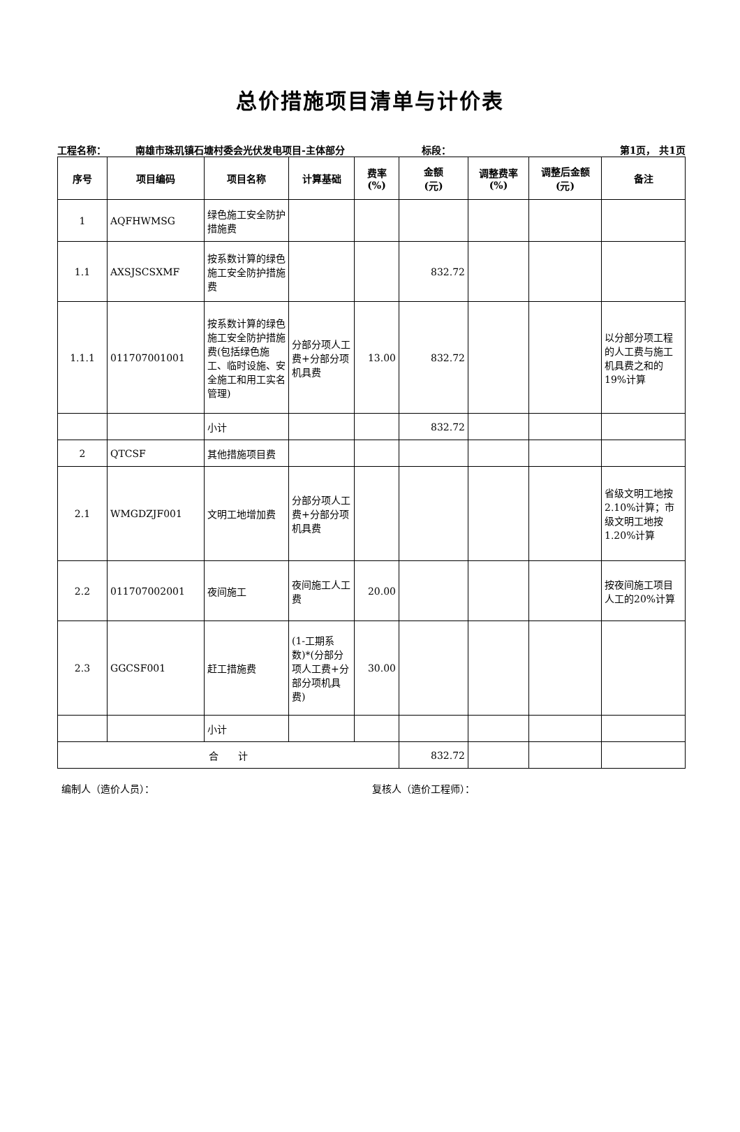总价措施项目清单与计价表
工程名称：
南雄市珠玑镇石塘村委会光伏发电项目-主体部分
标段：
第1页， 共1页
| 序号 | 项目编码 | 项目名称 | 计算基础 | 费率 (%) | 金额 (元) | 调整费率 (%) | 调整后金额 (元) | 备注 |
| --- | --- | --- | --- | --- | --- | --- | --- | --- |
| 1 | AQFHWMSG | 绿色施工安全防护措施费 | | | | | | |
| 1.1 | AXSJSCSXMF | 按系数计算的绿色施工安全防护措施费 | | | 832.72 | | | |
| 1.1.1 | 011707001001 | 按系数计算的绿色施工安全防护措施费(包括绿色施工、临时设施、安全施工和用工实名管理) | 分部分项人工费+分部分项机具费 | 13.00 | 832.72 | | | 以分部分项工程的人工费与施工机具费之和的19%计算 |
| | | 小计 | | | 832.72 | | | |
| 2 | QTCSF | 其他措施项目费 | | | | | | |
| 2.1 | WMGDZJF001 | 文明工地增加费 | 分部分项人工费+分部分项机具费 | | | | | 省级文明工地按2.10%计算；市级文明工地按1.20%计算 |
| 2.2 | 011707002001 | 夜间施工 | 夜间施工人工费 | 20.00 | | | | 按夜间施工项目人工的20%计算 |
| 2.3 | GGCSF001 | 赶工措施费 | (1-工期系数)*(分部分项人工费+分部分项机具费) | 30.00 | | | | |
| | | 小计 | | | | | | |
| 合 计 | | | | | 832.72 | | | |
编制人（造价人员）： 复核人（造价工程师）：